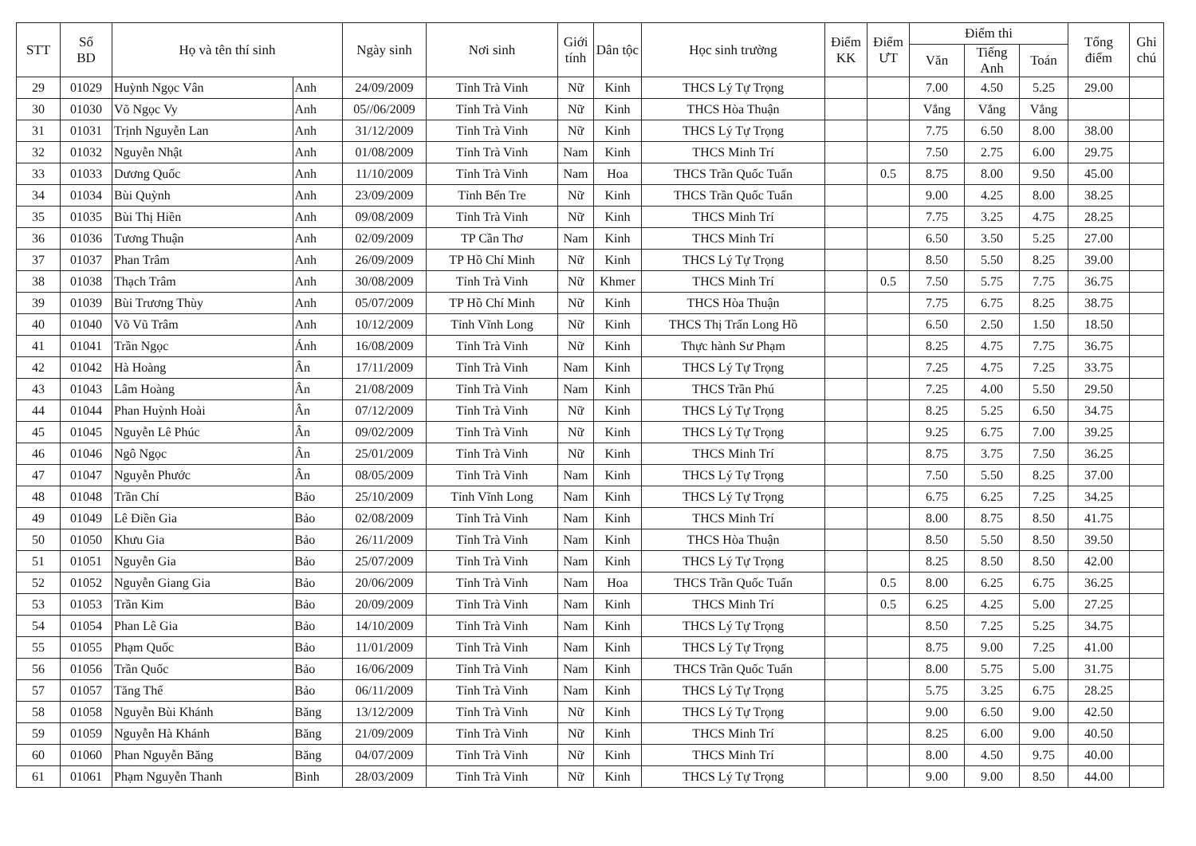| STT | Số BD | Họ và tên thí sinh | | Ngày sinh | Nơi sinh | Giới tính | Dân tộc | Học sinh trường | Điểm KK | Điểm ƯT | Điểm thi | | | Tổng điểm | Ghi chú |
| --- | --- | --- | --- | --- | --- | --- | --- | --- | --- | --- | --- | --- | --- | --- | --- |
| | | | | | | | | | | | Văn | Tiếng Anh | Toán | | |
| 29 | 01029 | Huỳnh Ngọc Vân | Anh | 24/09/2009 | Tỉnh Trà Vinh | Nữ | Kinh | THCS Lý Tự Trọng | | | 7.00 | 4.50 | 5.25 | 29.00 | |
| 30 | 01030 | Võ Ngọc Vy | Anh | 05//06/2009 | Tỉnh Trà Vinh | Nữ | Kinh | THCS Hòa Thuận | | | Vắng | Vắng | Vắng | | |
| 31 | 01031 | Trịnh Nguyễn Lan | Anh | 31/12/2009 | Tỉnh Trà Vinh | Nữ | Kinh | THCS Lý Tự Trọng | | | 7.75 | 6.50 | 8.00 | 38.00 | |
| 32 | 01032 | Nguyễn Nhật | Anh | 01/08/2009 | Tỉnh Trà Vinh | Nam | Kinh | THCS Minh Trí | | | 7.50 | 2.75 | 6.00 | 29.75 | |
| 33 | 01033 | Dương Quốc | Anh | 11/10/2009 | Tỉnh Trà Vinh | Nam | Hoa | THCS Trần Quốc Tuấn | | 0.5 | 8.75 | 8.00 | 9.50 | 45.00 | |
| 34 | 01034 | Bùi Quỳnh | Anh | 23/09/2009 | Tỉnh Bến Tre | Nữ | Kinh | THCS Trần Quốc Tuấn | | | 9.00 | 4.25 | 8.00 | 38.25 | |
| 35 | 01035 | Bùi Thị Hiền | Anh | 09/08/2009 | Tỉnh Trà Vinh | Nữ | Kinh | THCS Minh Trí | | | 7.75 | 3.25 | 4.75 | 28.25 | |
| 36 | 01036 | Tương Thuận | Anh | 02/09/2009 | TP Cần Thơ | Nam | Kinh | THCS Minh Trí | | | 6.50 | 3.50 | 5.25 | 27.00 | |
| 37 | 01037 | Phan Trâm | Anh | 26/09/2009 | TP Hồ Chí Minh | Nữ | Kinh | THCS Lý Tự Trọng | | | 8.50 | 5.50 | 8.25 | 39.00 | |
| 38 | 01038 | Thạch Trâm | Anh | 30/08/2009 | Tỉnh Trà Vinh | Nữ | Khmer | THCS Minh Trí | | 0.5 | 7.50 | 5.75 | 7.75 | 36.75 | |
| 39 | 01039 | Bùi Trương Thùy | Anh | 05/07/2009 | TP Hồ Chí Minh | Nữ | Kinh | THCS Hòa Thuận | | | 7.75 | 6.75 | 8.25 | 38.75 | |
| 40 | 01040 | Võ Vũ Trâm | Anh | 10/12/2009 | Tỉnh Vĩnh Long | Nữ | Kinh | THCS Thị Trấn Long Hồ | | | 6.50 | 2.50 | 1.50 | 18.50 | |
| 41 | 01041 | Trần Ngọc | Ánh | 16/08/2009 | Tỉnh Trà Vinh | Nữ | Kinh | Thực hành Sư Phạm | | | 8.25 | 4.75 | 7.75 | 36.75 | |
| 42 | 01042 | Hà Hoàng | Ân | 17/11/2009 | Tỉnh Trà Vinh | Nam | Kinh | THCS Lý Tự Trọng | | | 7.25 | 4.75 | 7.25 | 33.75 | |
| 43 | 01043 | Lâm Hoàng | Ân | 21/08/2009 | Tỉnh Trà Vinh | Nam | Kinh | THCS Trần Phú | | | 7.25 | 4.00 | 5.50 | 29.50 | |
| 44 | 01044 | Phan Huỳnh Hoài | Ân | 07/12/2009 | Tỉnh Trà Vinh | Nữ | Kinh | THCS Lý Tự Trọng | | | 8.25 | 5.25 | 6.50 | 34.75 | |
| 45 | 01045 | Nguyễn Lê Phúc | Ân | 09/02/2009 | Tỉnh Trà Vinh | Nữ | Kinh | THCS Lý Tự Trọng | | | 9.25 | 6.75 | 7.00 | 39.25 | |
| 46 | 01046 | Ngô Ngọc | Ân | 25/01/2009 | Tỉnh Trà Vinh | Nữ | Kinh | THCS Minh Trí | | | 8.75 | 3.75 | 7.50 | 36.25 | |
| 47 | 01047 | Nguyễn Phước | Ân | 08/05/2009 | Tỉnh Trà Vinh | Nam | Kinh | THCS Lý Tự Trọng | | | 7.50 | 5.50 | 8.25 | 37.00 | |
| 48 | 01048 | Trần Chí | Bảo | 25/10/2009 | Tỉnh Vĩnh Long | Nam | Kinh | THCS Lý Tự Trọng | | | 6.75 | 6.25 | 7.25 | 34.25 | |
| 49 | 01049 | Lê Điền Gia | Bảo | 02/08/2009 | Tỉnh Trà Vinh | Nam | Kinh | THCS Minh Trí | | | 8.00 | 8.75 | 8.50 | 41.75 | |
| 50 | 01050 | Khưu Gia | Bảo | 26/11/2009 | Tỉnh Trà Vinh | Nam | Kinh | THCS Hòa Thuận | | | 8.50 | 5.50 | 8.50 | 39.50 | |
| 51 | 01051 | Nguyễn Gia | Bảo | 25/07/2009 | Tỉnh Trà Vinh | Nam | Kinh | THCS Lý Tự Trọng | | | 8.25 | 8.50 | 8.50 | 42.00 | |
| 52 | 01052 | Nguyễn Giang Gia | Bảo | 20/06/2009 | Tỉnh Trà Vinh | Nam | Hoa | THCS Trần Quốc Tuấn | | 0.5 | 8.00 | 6.25 | 6.75 | 36.25 | |
| 53 | 01053 | Trần Kim | Bảo | 20/09/2009 | Tỉnh Trà Vinh | Nam | Kinh | THCS Minh Trí | | 0.5 | 6.25 | 4.25 | 5.00 | 27.25 | |
| 54 | 01054 | Phan Lê Gia | Bảo | 14/10/2009 | Tỉnh Trà Vinh | Nam | Kinh | THCS Lý Tự Trọng | | | 8.50 | 7.25 | 5.25 | 34.75 | |
| 55 | 01055 | Phạm Quốc | Bảo | 11/01/2009 | Tỉnh Trà Vinh | Nam | Kinh | THCS Lý Tự Trọng | | | 8.75 | 9.00 | 7.25 | 41.00 | |
| 56 | 01056 | Trần Quốc | Bảo | 16/06/2009 | Tỉnh Trà Vinh | Nam | Kinh | THCS Trần Quốc Tuấn | | | 8.00 | 5.75 | 5.00 | 31.75 | |
| 57 | 01057 | Tăng Thế | Bảo | 06/11/2009 | Tỉnh Trà Vinh | Nam | Kinh | THCS Lý Tự Trọng | | | 5.75 | 3.25 | 6.75 | 28.25 | |
| 58 | 01058 | Nguyễn Bùi Khánh | Băng | 13/12/2009 | Tỉnh Trà Vinh | Nữ | Kinh | THCS Lý Tự Trọng | | | 9.00 | 6.50 | 9.00 | 42.50 | |
| 59 | 01059 | Nguyễn Hà Khánh | Băng | 21/09/2009 | Tỉnh Trà Vinh | Nữ | Kinh | THCS Minh Trí | | | 8.25 | 6.00 | 9.00 | 40.50 | |
| 60 | 01060 | Phan Nguyễn Băng | Băng | 04/07/2009 | Tỉnh Trà Vinh | Nữ | Kinh | THCS Minh Trí | | | 8.00 | 4.50 | 9.75 | 40.00 | |
| 61 | 01061 | Phạm Nguyễn Thanh | Bình | 28/03/2009 | Tỉnh Trà Vinh | Nữ | Kinh | THCS Lý Tự Trọng | | | 9.00 | 9.00 | 8.50 | 44.00 | |